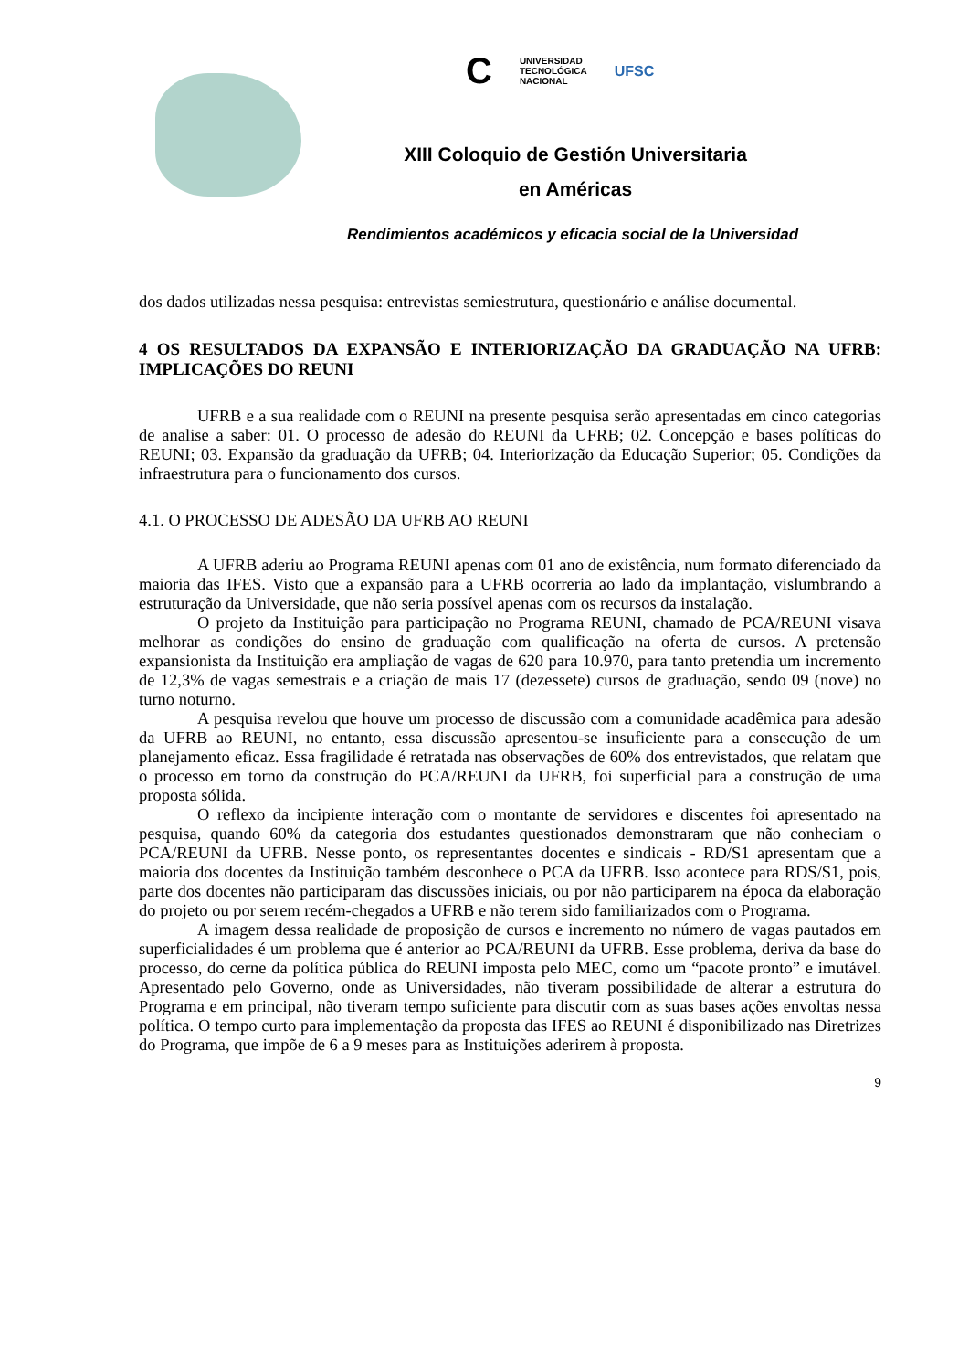C UNIVERSIDAD
TECNOLÓGICA
NACIONAL UFSC
XIII Coloquio de Gestión Universitaria
en Américas
Rendimientos académicos y eficacia social de la Universidad
dos dados utilizadas nessa pesquisa: entrevistas semiestrutura, questionário e análise documental.
4 OS RESULTADOS DA EXPANSÃO E INTERIORIZAÇÃO DA GRADUAÇÃO NA UFRB: IMPLICAÇÕES DO REUNI
UFRB e a sua realidade com o REUNI na presente pesquisa serão apresentadas em cinco categorias de analise a saber: 01. O processo de adesão do REUNI da UFRB; 02. Concepção e bases políticas do REUNI; 03. Expansão da graduação da UFRB; 04. Interiorização da Educação Superior; 05. Condições da infraestrutura para o funcionamento dos cursos.
4.1. O PROCESSO DE ADESÃO DA UFRB AO REUNI
A UFRB aderiu ao Programa REUNI apenas com 01 ano de existência, num formato diferenciado da maioria das IFES. Visto que a expansão para a UFRB ocorreria ao lado da implantação, vislumbrando a estruturação da Universidade, que não seria possível apenas com os recursos da instalação.
O projeto da Instituição para participação no Programa REUNI, chamado de PCA/REUNI visava melhorar as condições do ensino de graduação com qualificação na oferta de cursos. A pretensão expansionista da Instituição era ampliação de vagas de 620 para 10.970, para tanto pretendia um incremento de 12,3% de vagas semestrais e a criação de mais 17 (dezessete) cursos de graduação, sendo 09 (nove) no turno noturno.
A pesquisa revelou que houve um processo de discussão com a comunidade acadêmica para adesão da UFRB ao REUNI, no entanto, essa discussão apresentou-se insuficiente para a consecução de um planejamento eficaz. Essa fragilidade é retratada nas observações de 60% dos entrevistados, que relatam que o processo em torno da construção do PCA/REUNI da UFRB, foi superficial para a construção de uma proposta sólida.
O reflexo da incipiente interação com o montante de servidores e discentes foi apresentado na pesquisa, quando 60% da categoria dos estudantes questionados demonstraram que não conheciam o PCA/REUNI da UFRB. Nesse ponto, os representantes docentes e sindicais - RD/S1 apresentam que a maioria dos docentes da Instituição também desconhece o PCA da UFRB. Isso acontece para RDS/S1, pois, parte dos docentes não participaram das discussões iniciais, ou por não participarem na época da elaboração do projeto ou por serem recém-chegados a UFRB e não terem sido familiarizados com o Programa.
A imagem dessa realidade de proposição de cursos e incremento no número de vagas pautados em superficialidades é um problema que é anterior ao PCA/REUNI da UFRB. Esse problema, deriva da base do processo, do cerne da política pública do REUNI imposta pelo MEC, como um “pacote pronto” e imutável. Apresentado pelo Governo, onde as Universidades, não tiveram possibilidade de alterar a estrutura do Programa e em principal, não tiveram tempo suficiente para discutir com as suas bases ações envoltas nessa política. O tempo curto para implementação da proposta das IFES ao REUNI é disponibilizado nas Diretrizes do Programa, que impõe de 6 a 9 meses para as Instituições aderirem à proposta.
9